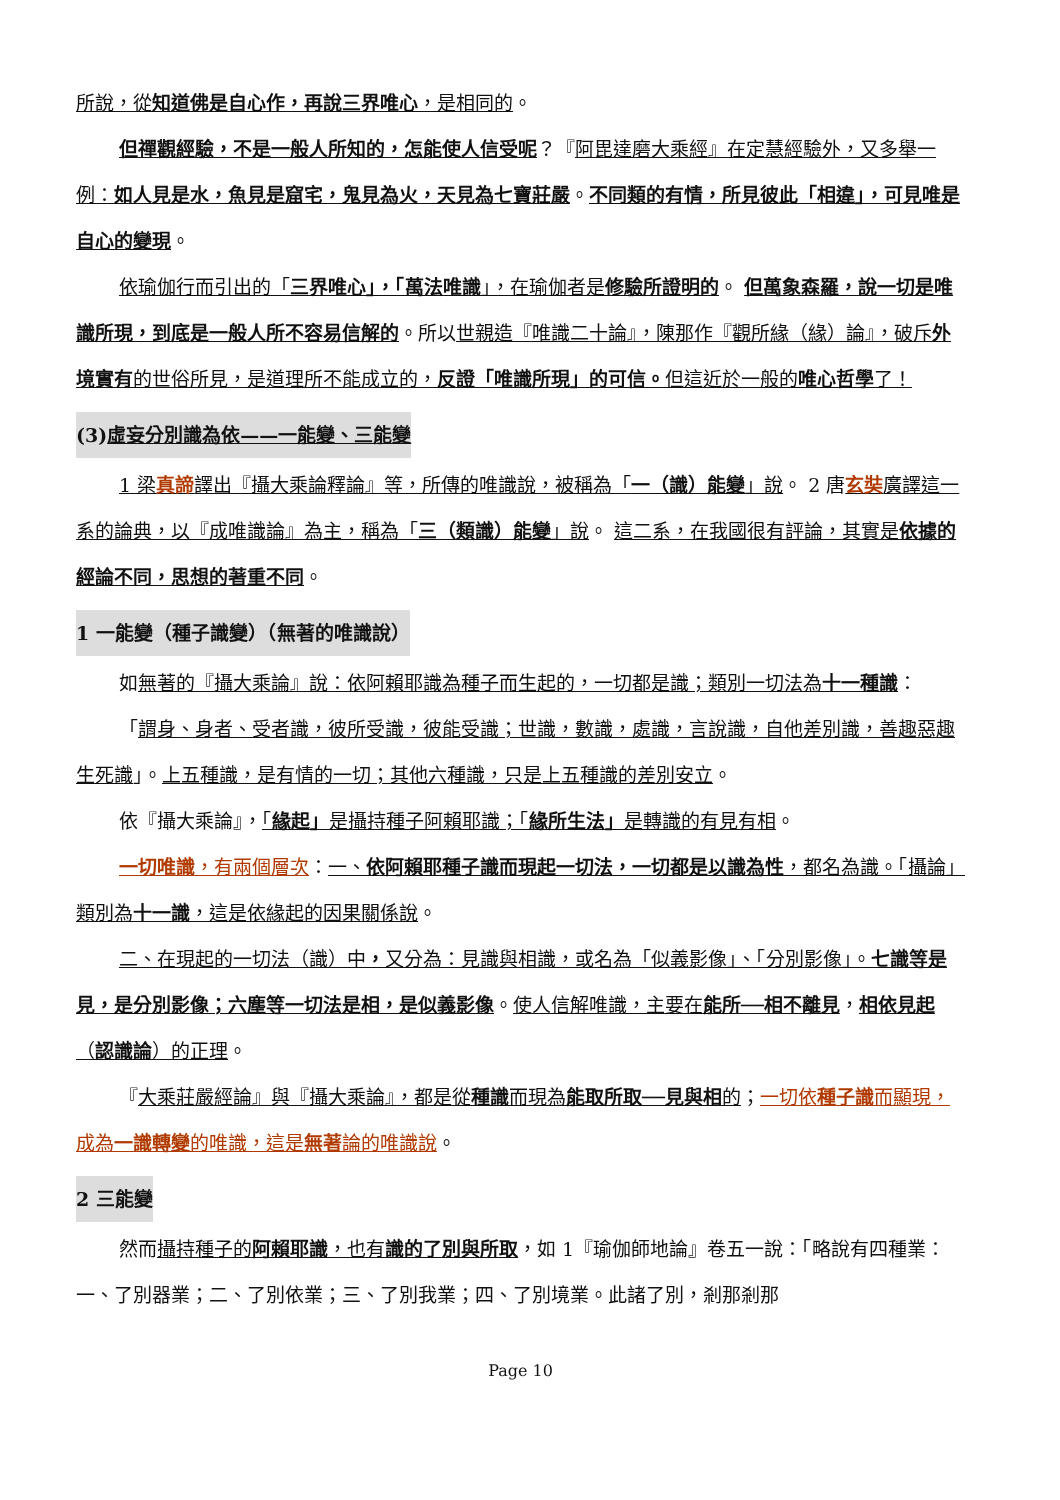所說，從知道佛是自心作，再說三界唯心，是相同的。
但禪觀經驗，不是一般人所知的，怎能使人信受呢？『阿毘達磨大乘經』在定慧經驗外，又多舉一例：如人見是水，魚見是窟宅，鬼見為火，天見為七寶莊嚴。不同類的有情，所見彼此「相違」，可見唯是自心的變現。
依瑜伽行而引出的「三界唯心」，「萬法唯識」，在瑜伽者是修驗所證明的。 但萬象森羅，說一切是唯識所現，到底是一般人所不容易信解的。所以世親造『唯識二十論』，陳那作『觀所緣（緣）論』，破斥外境實有的世俗所見，是道理所不能成立的，反證「唯識所現」的可信。但這近於一般的唯心哲學了！
(3)虛妄分別識為依——一能變、三能變
1 梁真諦譯出『攝大乘論釋論』等，所傳的唯識說，被稱為「一（識）能變」說。 2 唐玄奘廣譯這一系的論典，以『成唯識論』為主，稱為「三（類識）能變」說。 這二系，在我國很有評論，其實是依據的經論不同，思想的著重不同。
1 一能變（種子識變）（無著的唯識說）
如無著的『攝大乘論』說：依阿賴耶識為種子而生起的，一切都是識；類別一切法為十一種識：
「謂身、身者、受者識，彼所受識，彼能受識；世識，數識，處識，言說識，自他差別識，善趣惡趣生死識」。上五種識，是有情的一切；其他六種識，只是上五種識的差別安立。
依『攝大乘論』，「緣起」是攝持種子阿賴耶識；「緣所生法」是轉識的有見有相。
一切唯識，有兩個層次：一、依阿賴耶種子識而現起一切法，一切都是以識為性，都名為識。「攝論」類別為十一識，這是依緣起的因果關係說。
二、在現起的一切法（識）中，又分為：見識與相識，或名為「似義影像」、「分別影像」。七識等是見，是分別影像；六塵等一切法是相，是似義影像。使人信解唯識，主要在能所──相不離見，相依見起（認識論）的正理。
『大乘莊嚴經論』與『攝大乘論』，都是從種識而現為能取所取──見與相的；一切依種子識而顯現，成為一識轉變的唯識，這是無著論的唯識說。
2 三能變
然而攝持種子的阿賴耶識，也有識的了別與所取，如 1『瑜伽師地論』卷五一說：「略說有四種業：一、了別器業；二、了別依業；三、了別我業；四、了別境業。此諸了別，剎那剎那
Page 10